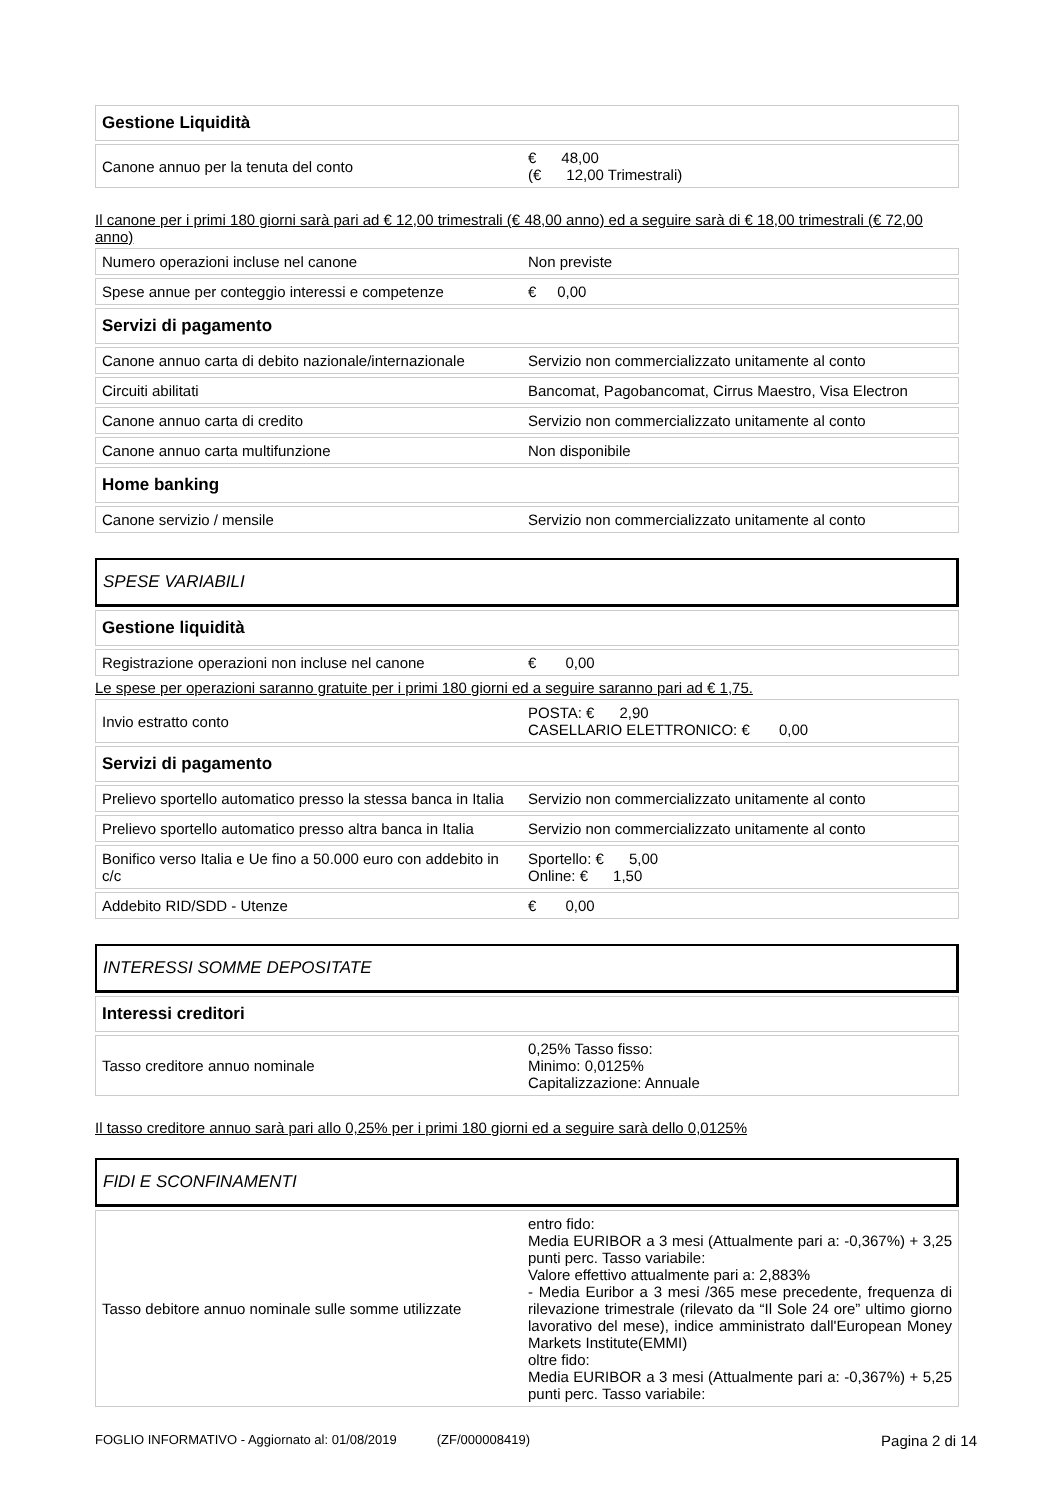| Gestione Liquidità | |
| Canone annuo per la tenuta del conto | € 48,00 (€ 12,00 Trimestrali) |
Il canone per i primi 180 giorni sarà pari ad € 12,00 trimestrali (€ 48,00 anno) ed a seguire sarà di € 18,00 trimestrali (€ 72,00 anno)
| Numero operazioni incluse nel canone | Non previste |
| Spese annue per conteggio interessi e competenze | € 0,00 |
| Servizi di pagamento | |
| Canone annuo carta di debito nazionale/internazionale | Servizio non commercializzato unitamente al conto |
| Circuiti abilitati | Bancomat, Pagobancomat, Cirrus Maestro, Visa Electron |
| Canone annuo carta di credito | Servizio non commercializzato unitamente al conto |
| Canone annuo carta multifunzione | Non disponibile |
| Home banking | |
| Canone servizio / mensile | Servizio non commercializzato unitamente al conto |
SPESE VARIABILI
| Gestione liquidità | |
| Registrazione operazioni non incluse nel canone | € 0,00 |
Le spese per operazioni saranno gratuite per i primi 180 giorni ed a seguire saranno pari ad € 1,75.
| Invio estratto conto | POSTA: € 2,90 CASELLARIO ELETTRONICO: € 0,00 |
| Servizi di pagamento | |
| Prelievo sportello automatico presso la stessa banca in Italia | Servizio non commercializzato unitamente al conto |
| Prelievo sportello automatico presso altra banca in Italia | Servizio non commercializzato unitamente al conto |
| Bonifico verso Italia e Ue fino a 50.000 euro con addebito in c/c | Sportello: € 5,00 Online: € 1,50 |
| Addebito RID/SDD - Utenze | € 0,00 |
INTERESSI SOMME DEPOSITATE
| Interessi creditori | |
| Tasso creditore annuo nominale | 0,25% Tasso fisso: Minimo: 0,0125% Capitalizzazione: Annuale |
Il tasso creditore annuo sarà pari allo 0,25% per i primi 180 giorni ed a seguire sarà dello 0,0125%
FIDI E SCONFINAMENTI
| Tasso debitore annuo nominale sulle somme utilizzate | entro fido: Media EURIBOR a 3 mesi (Attualmente pari a: -0,367%) + 3,25 punti perc. Tasso variabile: Valore effettivo attualmente pari a: 2,883% - Media Euribor a 3 mesi /365 mese precedente, frequenza di rilevazione trimestrale (rilevato da “Il Sole 24 ore” ultimo giorno lavorativo del mese), indice amministrato dall'European Money Markets Institute(EMMI) oltre fido: Media EURIBOR a 3 mesi (Attualmente pari a: -0,367%) + 5,25 punti perc. Tasso variabile: |
FOGLIO INFORMATIVO - Aggiornato al: 01/08/2019 (ZF/000008419) Pagina 2 di 14